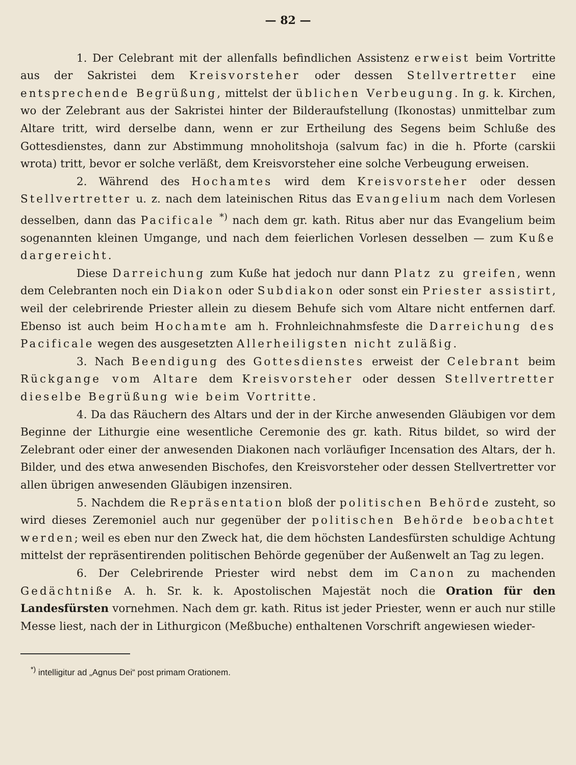— 82 —
1. Der Celebrant mit der allenfalls befindlichen Assistenz erweist beim Vortritte aus der Sakristei dem Kreisvorsteher oder dessen Stellvertretter eine entsprechende Begrüßung, mittelst der üblichen Verbeugung. In g. k. Kirchen, wo der Zelebrant aus der Sakristei hinter der Bilderaufstellung (Ikonostas) unmittelbar zum Altare tritt, wird derselbe dann, wenn er zur Ertheilung des Segens beim Schluße des Gottesdienstes, dann zur Abstimmung mnoholitshoja (salvum fac) in die h. Pforte (carskii wrota) tritt, bevor er solche verläßt, dem Kreisvorsteher eine solche Verbeugung erweisen.
2. Während des Hochamtes wird dem Kreisvorsteher oder dessen Stellvertretter u. z. nach dem lateinischen Ritus das Evangelium nach dem Vorlesen desselben, dann das Pacificale <sup>*)</sup> nach dem gr. kath. Ritus aber nur das Evangelium beim sogenannten kleinen Umgange, und nach dem feierlichen Vorlesen desselben — zum Kuße dargereicht.
Diese Darreichung zum Kuße hat jedoch nur dann Platz zu greifen, wenn dem Celebranten noch ein Diakon oder Subdiakon oder sonst ein Priester assistirt, weil der celebrirende Priester allein zu diesem Behufe sich vom Altare nicht entfernen darf. Ebenso ist auch beim Hochamte am h. Frohnleichnahmsfeste die Darreichung des Pacificale wegen des ausgesetzten Allerheiligsten nicht zuläßig.
3. Nach Beendigung des Gottesdienstes erweist der Celebrant beim Rückgange vom Altare dem Kreisvorsteher oder dessen Stellvertretter dieselbe Begrüßung wie beim Vortritte.
4. Da das Räuchern des Altars und der in der Kirche anwesenden Gläubigen vor dem Beginne der Lithurgie eine wesentliche Ceremonie des gr. kath. Ritus bildet, so wird der Zelebrant oder einer der anwesenden Diakonen nach vorläufiger Incensation des Altars, der h. Bilder, und des etwa anwesenden Bischofes, den Kreisvorsteher oder dessen Stellvertretter vor allen übrigen anwesenden Gläubigen inzensiren.
5. Nachdem die Repräsentation bloß der politischen Behörde zusteht, so wird dieses Zeremoniel auch nur gegenüber der politischen Behörde beobachtet werden; weil es eben nur den Zweck hat, die dem höchsten Landesfürsten schuldige Achtung mittelst der repräsentirenden politischen Behörde gegenüber der Außenwelt an Tag zu legen.
6. Der Celebrirende Priester wird nebst dem im Canon zu machenden Gedächtniße A. h. Sr. k. k. Apostolischen Majestät noch die Oration für den Landesfürsten vornehmen. Nach dem gr. kath. Ritus ist jeder Priester, wenn er auch nur stille Messe liest, nach der in Lithurgicon (Meßbuche) enthaltenen Vorschrift angewiesen wieder-
<sup>*)</sup> intelligitur ad „Agnus Dei“ post primam Orationem.